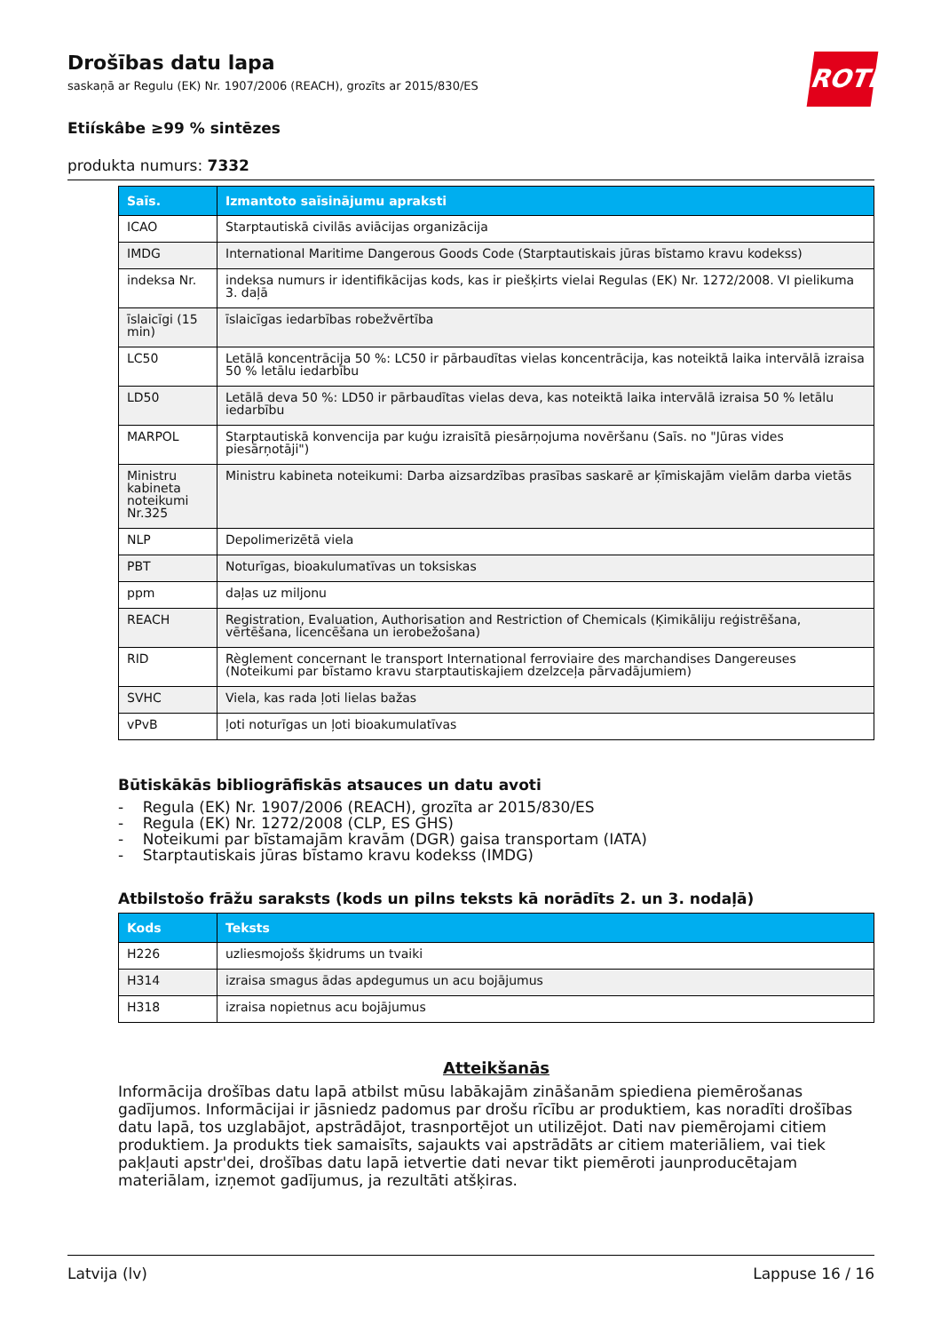ROTH
Drošības datu lapa
saskaņā ar Regulu (EK) Nr. 1907/2006 (REACH), grozīts ar 2015/830/ES
Etiískâbe ≥99 % sintēzes
produkta numurs: 7332
| Saīs. | Izmantoto saīsinājumu apraksti |
| --- | --- |
| ICAO | Starptautiskā civilās aviācijas organizācija |
| IMDG | International Maritime Dangerous Goods Code (Starptautiskais jūras bīstamo kravu kodekss) |
| indeksa Nr. | indeksa numurs ir identifikācijas kods, kas ir piešķirts vielai Regulas (EK) Nr. 1272/2008. VI pielikuma 3. daļā |
| īslaicīgi (15 min) | īslaicīgas iedarbības robežvērtība |
| LC50 | Letālā koncentrācija 50 %: LC50 ir pārbaudītas vielas koncentrācija, kas noteiktā laika intervālā izraisa 50 % letālu iedarbību |
| LD50 | Letālā deva 50 %: LD50 ir pārbaudītas vielas deva, kas noteiktā laika intervālā izraisa 50 % letālu iedarbību |
| MARPOL | Starptautiskā konvencija par kuģu izraisītā piesārņojuma novēršanu (Saīs. no "Jūras vides piesārņotāji") |
| Ministru kabineta noteikumi Nr.325 | Ministru kabineta noteikumi: Darba aizsardzības prasības saskarē ar ķīmiskajām vielām darba vietās |
| NLP | Depolimerizētā viela |
| PBT | Noturīgas, bioakulumatīvas un toksiskas |
| ppm | daļas uz miljonu |
| REACH | Registration, Evaluation, Authorisation and Restriction of Chemicals (Ķimikāliju reģistrēšana, vērtēšana, licencēšana un ierobežošana) |
| RID | Règlement concernant le transport International ferroviaire des marchandises Dangereuses (Noteikumi par bīstamo kravu starptautiskajiem dzelzceļa pārvadājumiem) |
| SVHC | Viela, kas rada ļoti lielas bažas |
| vPvB | ļoti noturīgas un ļoti bioakumulatīvas |
Būtiskākās bibliogrāfiskās atsauces un datu avoti
- Regula (EK) Nr. 1907/2006 (REACH), grozīta ar 2015/830/ES
- Regula (EK) Nr. 1272/2008 (CLP, ES GHS)
- Noteikumi par bīstamajām kravām (DGR) gaisa transportam (IATA)
- Starptautiskais jūras bīstamo kravu kodekss (IMDG)
Atbilstošo frāžu saraksts (kods un pilns teksts kā norādīts 2. un 3. nodaļā)
| Kods | Teksts |
| --- | --- |
| H226 | uzliesmojošs šķidrums un tvaiki |
| H314 | izraisa smagus ādas apdegumus un acu bojājumus |
| H318 | izraisa nopietnus acu bojājumus |
Atteikšanās
Informācija drošības datu lapā atbilst mūsu labākajām zināšanām spiediena piemērošanas gadījumos. Informācijai ir jāsniedz padomus par drošu rīcību ar produktiem, kas noradīti drošības datu lapā, tos uzglabājot, apstrādājot, trasnportējot un utilizējot. Dati nav piemērojami citiem produktiem. Ja produkts tiek samaisīts, sajaukts vai apstrādāts ar citiem materiāliem, vai tiek pakļauti apstr'dei, drošības datu lapā ietvertie dati nevar tikt piemēroti jaunproducētajam materiālam, izņemot gadījumus, ja rezultāti atšķiras.
Latvija (lv) Lappuse 16 / 16